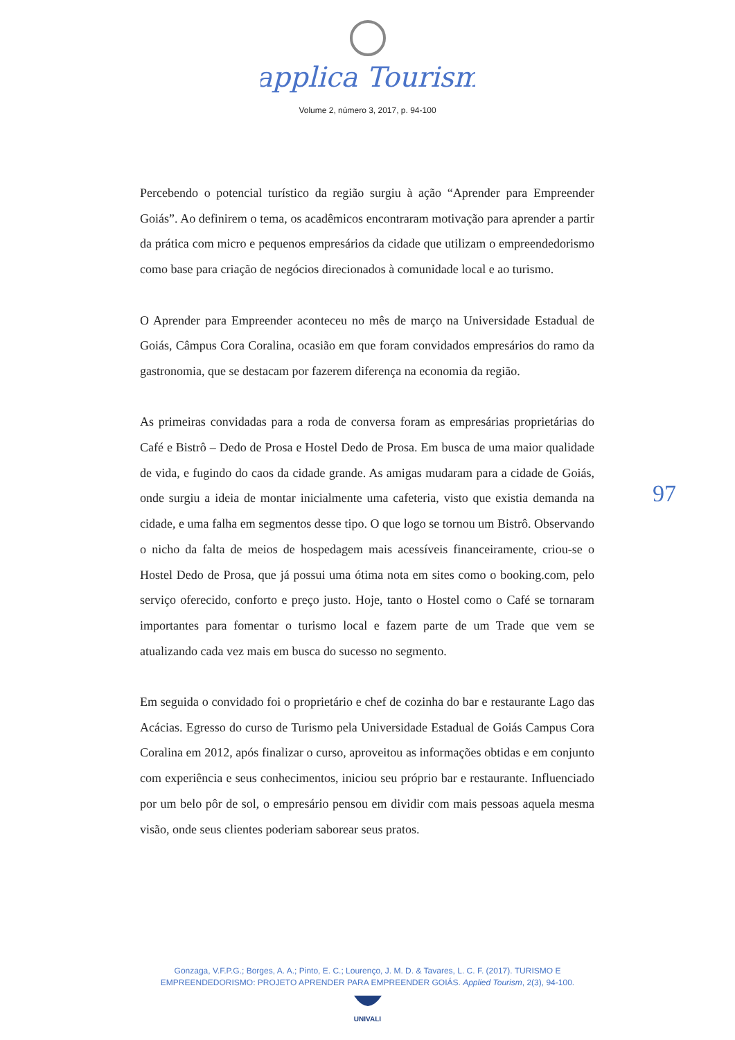applica Tourism
Volume 2, número 3, 2017, p. 94-100
Percebendo o potencial turístico da região surgiu à ação “Aprender para Empreender Goiás”. Ao definirem o tema, os acadêmicos encontraram motivação para aprender a partir da prática com micro e pequenos empresários da cidade que utilizam o empreendedorismo como base para criação de negócios direcionados à comunidade local e ao turismo.
O Aprender para Empreender aconteceu no mês de março na Universidade Estadual de Goiás, Câmpus Cora Coralina, ocasião em que foram convidados empresários do ramo da gastronomia, que se destacam por fazerem diferença na economia da região.
As primeiras convidadas para a roda de conversa foram as empresárias proprietárias do Café e Bistrô – Dedo de Prosa e Hostel Dedo de Prosa. Em busca de uma maior qualidade de vida, e fugindo do caos da cidade grande. As amigas mudaram para a cidade de Goiás, onde surgiu a ideia de montar inicialmente uma cafeteria, visto que existia demanda na cidade, e uma falha em segmentos desse tipo. O que logo se tornou um Bistrô. Observando o nicho da falta de meios de hospedagem mais acessíveis financeiramente, criou-se o Hostel Dedo de Prosa, que já possui uma ótima nota em sites como o booking.com, pelo serviço oferecido, conforto e preço justo. Hoje, tanto o Hostel como o Café se tornaram importantes para fomentar o turismo local e fazem parte de um Trade que vem se atualizando cada vez mais em busca do sucesso no segmento.
Em seguida o convidado foi o proprietário e chef de cozinha do bar e restaurante Lago das Acácias. Egresso do curso de Turismo pela Universidade Estadual de Goiás Campus Cora Coralina em 2012, após finalizar o curso, aproveitou as informações obtidas e em conjunto com experiência e seus conhecimentos, iniciou seu próprio bar e restaurante. Influenciado por um belo pôr de sol, o empresário pensou em dividir com mais pessoas aquela mesma visão, onde seus clientes poderiam saborear seus pratos.
97
Gonzaga, V.F.P.G.; Borges, A. A.; Pinto, E. C.; Lourenço, J. M. D. & Tavares, L. C. F. (2017). TURISMO E
EMPREENDEDORISMO: PROJETO APRENDER PARA EMPREENDER GOIÁS. Applied Tourism, 2(3), 94-100.
UNIVALI